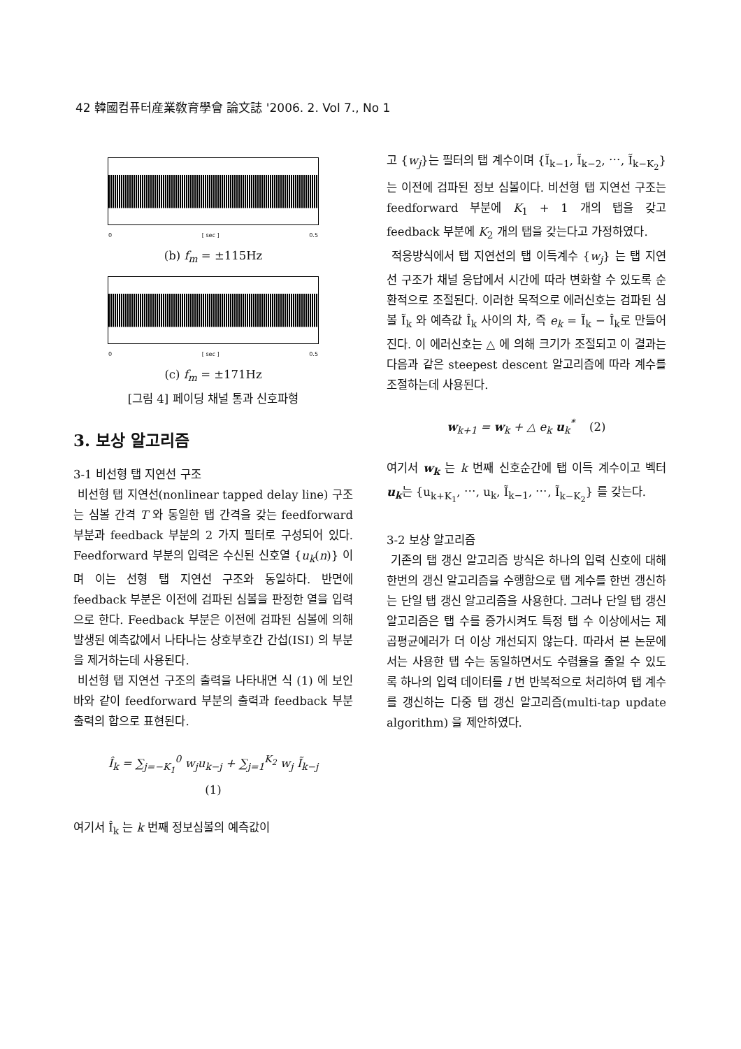42 韓國컴퓨터産業敎育學會 論文誌 '2006. 2. Vol 7., No 1
0 [ sec ] 0.5
(b) f<sub>m</sub> = ±115Hz
0 [ sec ] 0.5
(c) f<sub>m</sub> = ±171Hz
[그림 4] 페이딩 채널 통과 신호파형
3. 보상 알고리즘
3-1 비선형 탭 지연선 구조
비선형 탭 지연선(nonlinear tapped delay line) 구조는 심볼 간격 T 와 동일한 탭 간격을 갖는 feedforward 부분과 feedback 부분의 2 가지 필터로 구성되어 있다. Feedforward 부분의 입력은 수신된 신호열 {u<sub>k</sub>(n)} 이며 이는 선형 탭 지연선 구조와 동일하다. 반면에 feedback 부분은 이전에 검파된 심볼을 판정한 열을 입력으로 한다. Feedback 부분은 이전에 검파된 심볼에 의해 발생된 예측값에서 나타나는 상호부호간 간섭(ISI) 의 부분을 제거하는데 사용된다.
비선형 탭 지연선 구조의 출력을 나타내면 식 (1) 에 보인 바와 같이 feedforward 부분의 출력과 feedback 부분 출력의 합으로 표현된다.
Î<sub>k</sub> = ∑<sub>j=−K<sub>1</sub></sub><sup>0</sup> w<sub>j</sub>u<sub>k−j</sub> + ∑<sub>j=1</sub><sup>K<sub>2</sub></sup> w<sub>j</sub> Ĩ<sub>k−j</sub>
(1)
여기서 Î<sub>k</sub> 는 k 번째 정보심볼의 예측값이
고 {w<sub>j</sub>}는 필터의 탭 계수이며 {Ĩ<sub>k−1</sub>, Ĩ<sub>k−2</sub>, ⋯, Ĩ<sub>k−K<sub>2</sub></sub>} 는 이전에 검파된 정보 심볼이다. 비선형 탭 지연선 구조는 feedforward 부분에 K<sub>1</sub> + 1 개의 탭을 갖고 feedback 부분에 K<sub>2</sub> 개의 탭을 갖는다고 가정하였다.
적응방식에서 탭 지연선의 탭 이득계수 {w<sub>j</sub>} 는 탭 지연선 구조가 채널 응답에서 시간에 따라 변화할 수 있도록 순환적으로 조절된다. 이러한 목적으로 에러신호는 검파된 심볼 Ĩ<sub>k</sub> 와 예측값 Î<sub>k</sub> 사이의 차, 즉 e<sub>k</sub> = Ĩ<sub>k</sub> − Î<sub>k</sub>로 만들어진다. 이 에러신호는 △ 에 의해 크기가 조절되고 이 결과는 다음과 같은 steepest descent 알고리즘에 따라 계수를 조절하는데 사용된다.
w<sub>k+1</sub> = w<sub>k</sub> + △ e<sub>k</sub> u<sub>k</sub><sup>*</sup> (2)
여기서 w<sub>k</sub> 는 k 번째 신호순간에 탭 이득 계수이고 벡터 u<sub>k</sub>는 {u<sub>k+K<sub>1</sub></sub>, ⋯, u<sub>k</sub>, Ĩ<sub>k−1</sub>, ⋯, Ĩ<sub>k−K<sub>2</sub></sub>} 를 갖는다.
3-2 보상 알고리즘
기존의 탭 갱신 알고리즘 방식은 하나의 입력 신호에 대해 한번의 갱신 알고리즘을 수행함으로 탭 계수를 한번 갱신하는 단일 탭 갱신 알고리즘을 사용한다. 그러나 단일 탭 갱신 알고리즘은 탭 수를 증가시켜도 특정 탭 수 이상에서는 제곱평균에러가 더 이상 개선되지 않는다. 따라서 본 논문에서는 사용한 탭 수는 동일하면서도 수렴율을 줄일 수 있도록 하나의 입력 데이터를 I 번 반복적으로 처리하여 탭 계수를 갱신하는 다중 탭 갱신 알고리즘(multi-tap update algorithm) 을 제안하였다.